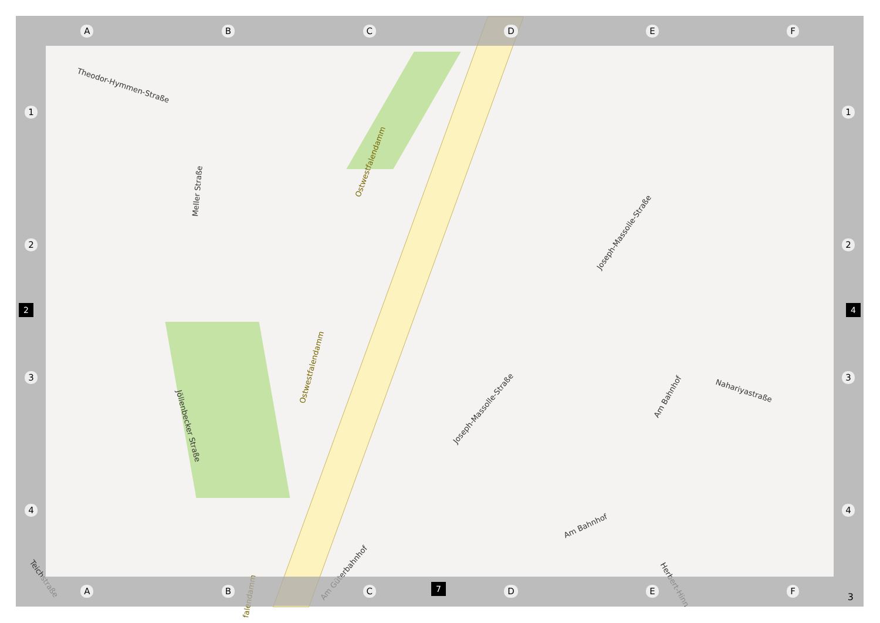A B C D E F
1
2
3
4
1
2
3
4
Theodor-Hymmen-Straße
Meller Straße
Ostwestfalendamm
Ostwestfalendamm
Joseph-Massolle-Straße
Jöllenbecker Straße
Joseph-Massolle-Straße
Am Bahnhof
Nahariyastraße
Am Bahnhof
Am Güterbahnhof
Herbert-Hinn
Teichstraße
falendamm
A B C D E F
2 4
7
3